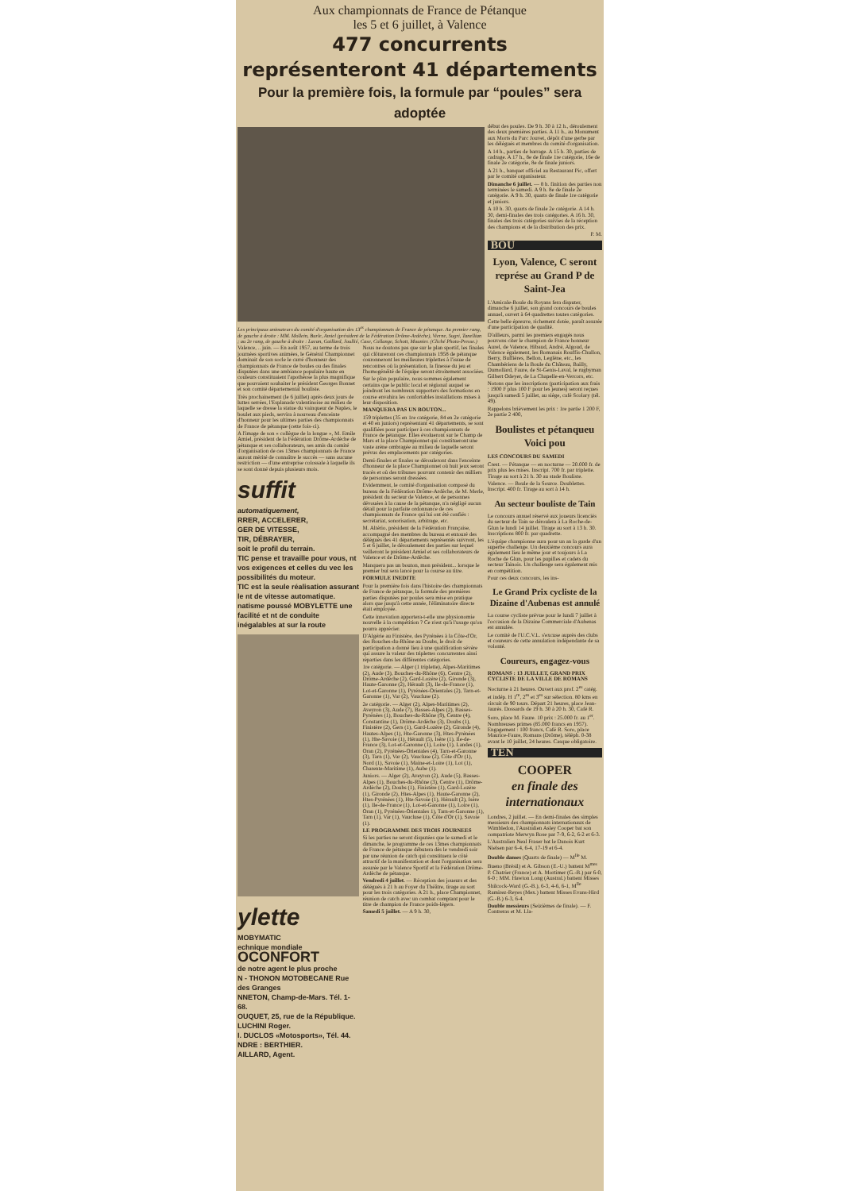Aux championnats de France de Pétanque
les 5 et 6 juillet, à Valence
477 concurrents
représenteront 41 départements
Pour la première fois, la formule par “poules” sera adoptée
Les principaux animateurs du comité d'organisation des 13<sup>es</sup> championnats de France de pétanque. Au premier rang, de gauche à droite : MM. Mollein, Burle, Amiel (président de la Fédération Drôme-Ardèche), Vierne, Sugri, Tanellian ; au 2e rang, de gauche à droite : Lacan, Gaillard, Joullié, Case, Collange, Schott, Mounier. (Cliché Photo-Presse.)
Valence, .. juin. — En août 1957, au terme de trois journées sportives animées, le Général Championnet dominait de son socle le carré d'honneur des championnats de France de boules ou des finales disputées dans une ambiance populaire haute en couleurs constituaient l'apothéose la plus magnifique que pouvaient souhaiter le président Georges Bonnet et son comité départemental bouliste.
Très prochainement (le 6 juillet) après deux jours de luttes serrées, l'Esplanade valentinoise au milieu de laquelle se dresse la statue du vainqueur de Naples, le boulet aux pieds, servira à nouveau d'enceinte d'honneur pour les ultimes parties des championnats de France de pétanque (cette fois-ci).
A l'image de son « collègue de la longue », M. Emile Amiel, président de la Fédération Drôme-Ardèche de pétanque et ses collaborateurs, ses amis du comité d'organisation de ces 13mes championnats de France auront mérité de connaître le succès — sans aucune restriction — d'une entreprise colossale à laquelle ils se sont donné depuis plusieurs mois.
suffit
automatiquement,
RRER, ACCELERER,
GER DE VITESSE,
TIR, DÉBRAYER,
soit le profil du terrain.
TIC pense et travaille pour vous, nt vos exigences et celles du vec les possibilités du moteur.
TIC est la seule réalisation assurant le nt de vitesse automatique.
natisme poussé MOBYLETTE une facilité et nt de conduite inégalables at sur la route
ylette
MOBYMATIC
echnique mondiale
OCONFORT
de notre agent le plus proche
N - THONON MOTOBECANE Rue des Granges
NNETON, Champ-de-Mars. Tél. 1-68.
OUQUET, 25, rue de la République.
LUCHINI Roger.
I. DUCLOS «Motosports», Tél. 44.
NDRE : BERTHIER.
AILLARD, Agent.
Nous ne doutons pas que sur le plan sportif, les finales qui clôtureront ces championnats 1958 de pétanque couronneront les meilleures triplettes à l'issue de rencontres où la présentation, la finesse du jeu et l'homogénéité de l'équipe seront étroitement associées.
Sur le plan populaire, nous sommes également certains que le public local et régional auquel se joindront les nombreux supporters des formations en course envahira les confortables installations mises à leur disposition.
MANQUERA PAS UN BOUTON...
159 triplettes (35 en 1re catégorie, 84 en 2e catégorie et 40 en juniors) représentant 41 départements, se sont qualifiées pour participer à ces championnats de France de pétanque. Elles évolueront sur le Champ de Mars et la place Championnet qui constitueront une vaste arène ombragée au milieu de laquelle seront prévus des emplacements par catégories.
Demi-finales et finales se dérouleront dans l'enceinte d'honneur de la place Championnet où huit jeux seront tracés et où des tribunes pouvant contenir des milliers de personnes seront dressées.
Evidemment, le comité d'organisation composé du bureau de la Fédération Drôme-Ardèche, de M. Merle, président du secteur de Valence, et de personnes dévouées à la cause de la pétanque, n'a négligé aucun détail pour la parfaite ordonnance de ces championnats de France qui lui ont été confiés : secrétariat, sonorisation, arbitrage, etc.
M. Altério, président de la Fédération Française, accompagné des membres du bureau et entouré des délégués des 41 départements représentés suivront, les 5 et 6 juillet, le déroulement des parties sur lequel veilleront le président Amiel et ses collaborateurs de Valence et de Drôme-Ardèche.
Manquera pas un bouton, mon président... lorsque le premier but sera lancé pour la course au titre.
FORMULE INEDITE
Pour la première fois dans l'histoire des championnats de France de pétanque, la formule des premières parties disputées par poules sera mise en pratique alors que jusqu'à cette année, l'éliminatoire directe était employée.
Cette innovation apportera-t-elle une physionomie nouvelle à la compétition ? Ce n'est qu'à l'usage qu'on pourra apprécier.
D'Algérie au Finistère, des Pyrénées à la Côte-d'Or, des Bouches-du-Rhône au Doubs, le droit de participation a donné lieu à une qualification sévère qui assure la valeur des triplettes concurrentes ainsi réparties dans les différentes catégories.
1re catégorie. — Alger (1 triplette), Alpes-Maritimes (2), Aude (3), Bouches-du-Rhône (6), Centre (2), Drôme-Ardèche (2), Gard-Lozère (2), Gironde (3), Haute-Garonne (2), Hérault (3), Ile-de-France (1), Lot-et-Garonne (1), Pyrénées-Orientales (2), Tarn-et-Garonne (1), Var (2), Vaucluse (2).
2e catégorie. — Alger (2), Alpes-Maritimes (2), Aveyron (3), Aude (7), Basses-Alpes (2), Basses-Pyrénées (1), Bouches-du-Rhône (9), Centre (4), Constantine (1), Drôme-Ardèche (3), Doubs (1), Finistère (2), Gers (1), Gard-Lozère (2), Gironde (4), Hautes-Alpes (1), Hte-Garonne (3), Htes-Pyrénées (1), Hte-Savoie (1), Hérault (5), Isère (1), Ile-de-France (3), Lot-et-Garonne (1), Loire (1), Landes (1), Oran (2), Pyrénées-Orientales (4), Tarn-et-Garonne (3), Tarn (1), Var (2), Vaucluse (2), Côte d'Or (1), Nord (1), Savoie (1), Maine-et-Loire (1), Lot (1), Charente-Maritime (1), Aube (1).
Juniors. — Alger (2), Aveyron (2), Aude (5), Basses-Alpes (1), Bouches-du-Rhône (3), Centre (1), Drôme-Ardèche (2), Doubs (1), Finistère (1), Gard-Lozère (1), Gironde (2), Htes-Alpes (1), Haute-Garonne (2), Htes-Pyrénées (1), Hte-Savoie (1), Hérault (2), Isère (1), Ile-de-France (1), Lot-et-Garonne (1), Loire (1), Oran (1), Pyrénées-Orientales 1), Tarn-et-Garonne (1), Tarn (1), Var (1), Vaucluse (1), Côte d'Or (1), Savoie (1).
LE PROGRAMME DES TROIS JOURNEES
Si les parties ne seront disputées que le samedi et le dimanche, le programme de ces 13mes championnats de France de pétanque débutera dès le vendredi soir par une réunion de catch qui constituera le côté attractif de la manifestation et dont l'organisation sera assurée par le Valence Sportif et la Fédération Drôme-Ardèche de pétanque.
Vendredi 4 juillet. — Réception des joueurs et des délégués à 21 h au Foyer du Théâtre, tirage au sort pour les trois catégories. A 21 h., place Championnet, réunion de catch avec un combat comptant pour le titre de champion de France poids-légers.
Samedi 5 juillet. — A 9 h. 30,
début des poules. De 9 h. 30 à 12 h., déroulement des deux premières parties. A 11 h., au Monument aux Morts du Parc Jouvet, dépôt d'une gerbe par les délégués et membres du comité d'organisation.
A 14 h., parties de barrage. A 15 h. 30, parties de cadrage. A 17 h., 8e de finale 1re catégorie, 16e de finale 2e catégorie, 8e de finale juniors.
A 21 h., banquet officiel au Restaurant Pic, offert par le comité organisateur.
Dimanche 6 juillet. — 8 h. finition des parties non terminées le samedi. A 9 h. 8e de finale 2e catégorie. A 9 h. 30, quarts de finale 1re catégorie et juniors.
A 10 h. 30, quarts de finale 2e catégorie. A 14 h. 30, demi-finales des trois catégories. A 16 h. 30, finales des trois catégories suivies de la réception des champions et de la distribution des prix.
P. M.
BOU
Lyon, Valence, C seront représe au Grand P de Saint-Jea
L'Amicale-Boule du Royans fera disputer, dimanche 6 juillet, son grand concours de boules annuel, ouvert à 64 quadrettes toutes catégories.
Cette belle épreuve, richement dotée, paraît assurée d'une participation de qualité.
D'ailleurs, parmi les premiers engagés nous pouvons citer le champion de France honneur Aurel, de Valence, Hibaud, André, Algoud, de Valence également, les Romanais Rouffis-Chullon, Berry, Buffières, Bellon, Leglène, etc., les Chambériens de la Boule du Château, Bailly, Dumollard, Faure, de St-Genis-Laval, le rugbyman Gilbert Odeyer, de La Chapelle-en-Vercors, etc.
Notons que les inscriptions (participation aux frais : 1900 F plus 100 F pour les jeunes) seront reçues jusqu'à samedi 5 juillet, au siège, café Scolary (tél. 49).
Rappelons brièvement les prix : 1re partie 1 200 F, 2e partie 2 400,
Boulistes et pétanqueu
Voici pou
LES CONCOURS DU SAMEDI
Crest. — Pétanque — en nocturne — 20.000 fr. de prix plus les mises. Inscript. 700 fr. par triplette. Tirage au sort à 21 h. 30 au stade Bouliste.
Valence. — Boule de la Source. Doublettes. Inscript. 400 fr. Tirage au sort à 14 h.
Au secteur bouliste de Tain
Le concours annuel réservé aux joueurs licenciés du secteur de Tain se déroulera à La Roche-de-Glun le lundi 14 juillet. Tirage au sort à 13 h. 30. Inscriptions 800 fr. par quadrette.
L'équipe championne aura pour un an la garde d'un superbe challenge. Un deuxième concours aura également lieu le même jour et toujours à La Roche de Glun, pour les pupilles et cadets du secteur Tainois. Un challenge sera également mis en compétition.
Pour ces deux concours, les ins-
Le Grand Prix cycliste de la Dizaine d'Aubenas est annulé
La course cycliste prévue pour le lundi 7 juillet à l'occasion de la Dizaine Commerciale d'Aubenas est annulée.
Le comité de l'U.C.V.L. s'excuse auprès des clubs et coureurs de cette annulation indépendante de sa volonté.
Coureurs, engagez-vous
ROMANS : 13 JUILLET, GRAND PRIX CYCLISTE DE LA VILLE DE ROMANS
Nocturne à 21 heures. Ouvert aux prof. 2<sup>es</sup> catég. et indép. H 1<sup>re</sup>, 2<sup>es</sup> et 3<sup>es</sup> sur sélection. 80 kms en circuit de 90 tours. Départ 21 heures, place Jean-Jaurès. Dossards de 19 h. 30 à 20 h. 30, Café R. Soro, place M. Faure. 10 prix : 25.000 fr. au 1<sup>er</sup>. Nombreuses primes (85.000 francs en 1957). Engagement : 100 francs, Café R. Soro, place Maurice-Faure, Romans (Drôme), téléph. 0-38 avant le 10 juillet, 24 heures. Casque obligatoire.
TEN
COOPER
en finale des internationaux
Londres, 2 juillet. — En demi-finales des simples messieurs des championnats internationaux de Wimbledon, l'Australien Asley Cooper bat son compatriote Merwyn Rose par 7-9, 6-2, 6-2 et 6-3.
L'Australien Neal Fraser bat le Danois Kurt Nielsen par 6-4, 6-4, 17-19 et 6-4.
Double dames (Quarts de finale) — M<sup>lle</sup> M. Bueno (Brésil) et A. Gibson (E.-U.) battent M<sup>mes</sup> P. Chatrier (France) et A. Mortimer (G.-B.) par 6-0, 6-0 ; MM. Hawton Long (Austral.) battent Misses Shilcock-Ward (G.-B.), 6-3, 4-6, 6-1, M<sup>lle</sup> Ramirez-Reyes (Mex.) battent Misses Evans-Hird (G.-B.) 6-3, 6-4.
Double messieurs (Seizièmes de finale). — F. Contreras et M. Lla-